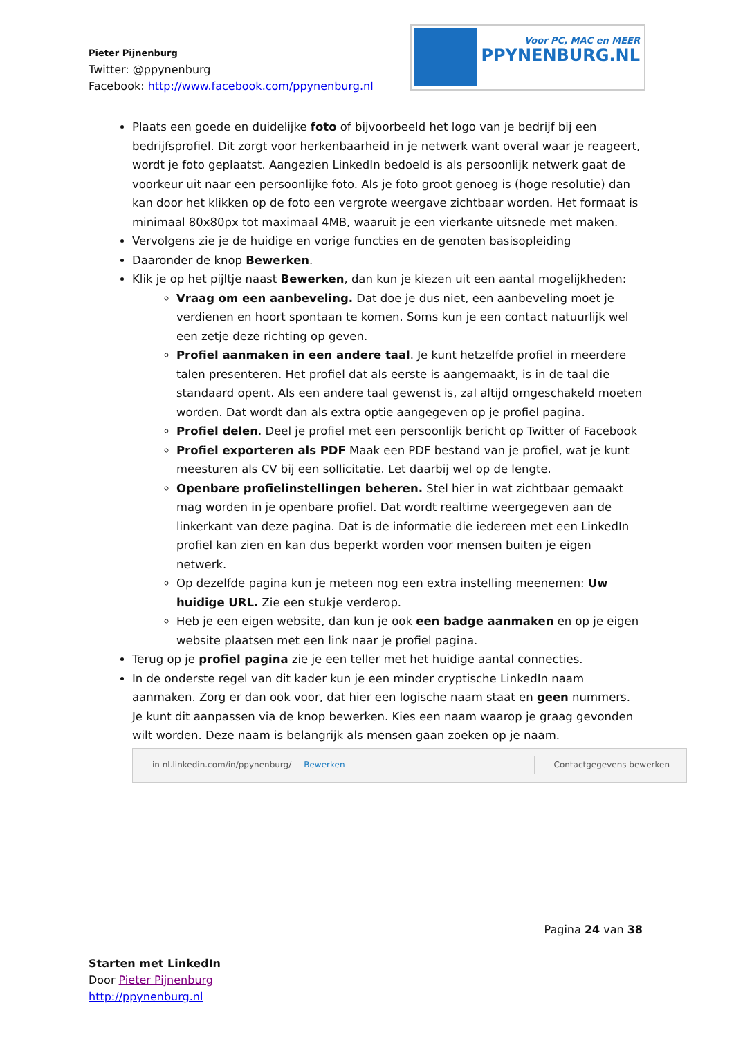Pieter Pijnenburg
Twitter: @ppynenburg
Facebook: http://www.facebook.com/ppynenburg.nl
Voor PC, MAC en MEER
PPYNENBURG.NL
Plaats een goede en duidelijke foto of bijvoorbeeld het logo van je bedrijf bij een bedrijfsprofiel. Dit zorgt voor herkenbaarheid in je netwerk want overal waar je reageert, wordt je foto geplaatst. Aangezien LinkedIn bedoeld is als persoonlijk netwerk gaat de voorkeur uit naar een persoonlijke foto. Als je foto groot genoeg is (hoge resolutie) dan kan door het klikken op de foto een vergrote weergave zichtbaar worden. Het formaat is minimaal 80x80px tot maximaal 4MB, waaruit je een vierkante uitsnede met maken.
Vervolgens zie je de huidige en vorige functies en de genoten basisopleiding
Daaronder de knop Bewerken.
Klik je op het pijltje naast Bewerken, dan kun je kiezen uit een aantal mogelijkheden:
Vraag om een aanbeveling. Dat doe je dus niet, een aanbeveling moet je verdienen en hoort spontaan te komen. Soms kun je een contact natuurlijk wel een zetje deze richting op geven.
Profiel aanmaken in een andere taal. Je kunt hetzelfde profiel in meerdere talen presenteren. Het profiel dat als eerste is aangemaakt, is in de taal die standaard opent. Als een andere taal gewenst is, zal altijd omgeschakeld moeten worden. Dat wordt dan als extra optie aangegeven op je profiel pagina.
Profiel delen. Deel je profiel met een persoonlijk bericht op Twitter of Facebook
Profiel exporteren als PDF Maak een PDF bestand van je profiel, wat je kunt meesturen als CV bij een sollicitatie. Let daarbij wel op de lengte.
Openbare profielinstellingen beheren. Stel hier in wat zichtbaar gemaakt mag worden in je openbare profiel. Dat wordt realtime weergegeven aan de linkerkant van deze pagina. Dat is de informatie die iedereen met een LinkedIn profiel kan zien en kan dus beperkt worden voor mensen buiten je eigen netwerk.
Op dezelfde pagina kun je meteen nog een extra instelling meenemen: Uw huidige URL. Zie een stukje verderop.
Heb je een eigen website, dan kun je ook een badge aanmaken en op je eigen website plaatsen met een link naar je profiel pagina.
Terug op je profiel pagina zie je een teller met het huidige aantal connecties.
In de onderste regel van dit kader kun je een minder cryptische LinkedIn naam aanmaken. Zorg er dan ook voor, dat hier een logische naam staat en geen nummers. Je kunt dit aanpassen via de knop bewerken. Kies een naam waarop je graag gevonden wilt worden. Deze naam is belangrijk als mensen gaan zoeken op je naam.
in nl.linkedin.com/in/ppynenburg/ Bewerken Contactgegevens bewerken
Pagina 24 van 38
Starten met LinkedIn
Door Pieter Pijnenburg
http://ppynenburg.nl